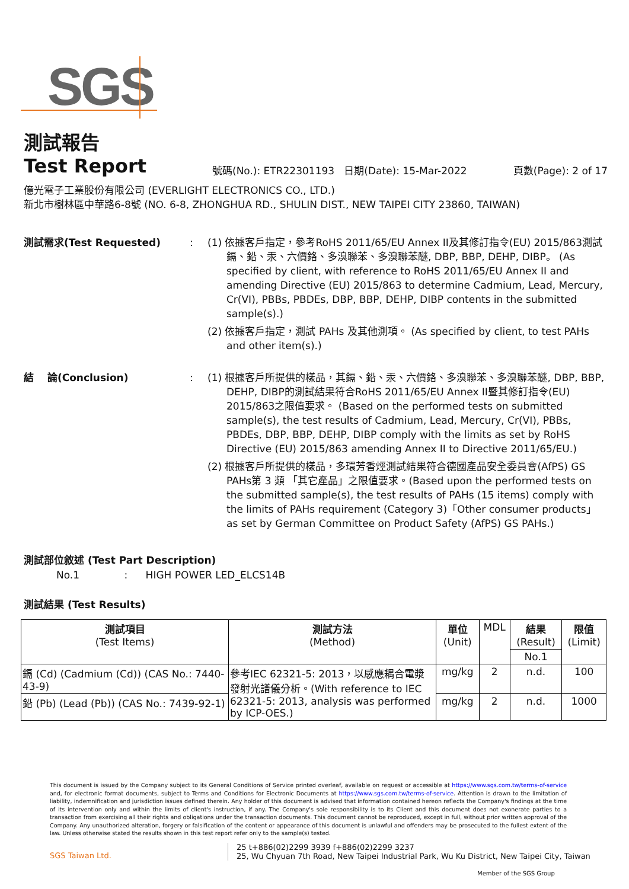SGS
測試報告
Test Report
號碼(No.): ETR22301193
日期(Date): 15-Mar-2022
頁數(Page): 2 of 17
億光電子工業股份有限公司 (EVERLIGHT ELECTRONICS CO., LTD.)
新北市樹林區中華路6-8號 (NO. 6-8, ZHONGHUA RD., SHULIN DIST., NEW TAIPEI CITY 23860, TAIWAN)
測試需求(Test Requested) : (1) 依據客戶指定，參考RoHS 2011/65/EU Annex II及其修訂指令(EU) 2015/863測試鎘、鉛、汞、六價鉻、多溴聯苯、多溴聯苯醚, DBP, BBP, DEHP, DIBP。 (As specified by client, with reference to RoHS 2011/65/EU Annex II and amending Directive (EU) 2015/863 to determine Cadmium, Lead, Mercury, Cr(VI), PBBs, PBDEs, DBP, BBP, DEHP, DIBP contents in the submitted sample(s).)
(2) 依據客戶指定，測試 PAHs 及其他測項。 (As specified by client, to test PAHs and other item(s).)
結　 論(Conclusion) : (1) 根據客戶所提供的樣品，其鎘、鉛、汞、六價鉻、多溴聯苯、多溴聯苯醚, DBP, BBP, DEHP, DIBP的測試結果符合RoHS 2011/65/EU Annex II暨其修訂指令(EU) 2015/863之限值要求。 (Based on the performed tests on submitted sample(s), the test results of Cadmium, Lead, Mercury, Cr(VI), PBBs, PBDEs, DBP, BBP, DEHP, DIBP comply with the limits as set by RoHS Directive (EU) 2015/863 amending Annex II to Directive 2011/65/EU.)
(2) 根據客戶所提供的樣品，多環芳香烴測試結果符合德國產品安全委員會(AfPS) GS PAHs第 3 類 「其它產品」之限值要求。(Based upon the performed tests on the submitted sample(s), the test results of PAHs (15 items) comply with the limits of PAHs requirement (Category 3)「Other consumer products」 as set by German Committee on Product Safety (AfPS) GS PAHs.)
測試部位敘述 (Test Part Description)
No.1 : HIGH POWER LED_ELCS14B
測試結果 (Test Results)
| 測試項目 (Test Items) | 測試方法 (Method) | 單位 (Unit) | MDL | 結果 (Result) | 限值 (Limit) |
| --- | --- | --- | --- | --- | --- |
| | | | | No.1 | |
| 鎘 (Cd) (Cadmium (Cd)) (CAS No.: 7440-43-9) | 參考IEC 62321-5: 2013，以感應耦合電漿發射光譜儀分析。(With reference to IEC 62321-5: 2013, analysis was performed by ICP-OES.) | mg/kg | 2 | n.d. | 100 |
| 鉛 (Pb) (Lead (Pb)) (CAS No.: 7439-92-1) | | mg/kg | 2 | n.d. | 1000 |
This document is issued by the Company subject to its General Conditions of Service printed overleaf, available on request or accessible at https://www.sgs.com.tw/terms-of-service and, for electronic format documents, subject to Terms and Conditions for Electronic Documents at https://www.sgs.com.tw/terms-of-service. Attention is drawn to the limitation of liability, indemnification and jurisdiction issues defined therein. Any holder of this document is advised that information contained hereon reflects the Company's findings at the time of its intervention only and within the limits of client's instruction, if any. The Company's sole responsibility is to its Client and this document does not exonerate parties to a transaction from exercising all their rights and obligations under the transaction documents. This document cannot be reproduced, except in full, without prior written approval of the Company. Any unauthorized alteration, forgery or falsification of the content or appearance of this document is unlawful and offenders may be prosecuted to the fullest extent of the law. Unless otherwise stated the results shown in this test report refer only to the sample(s) tested.
SGS Taiwan Ltd.
25 t+886(02)2299 3939 f+886(02)2299 3237
25, Wu Chyuan 7th Road, New Taipei Industrial Park, Wu Ku District, New Taipei City, Taiwan
Member of the SGS Group